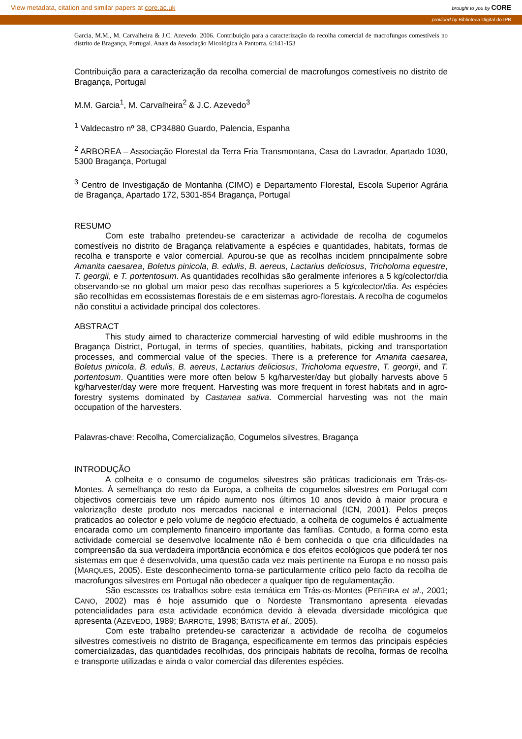View metadata, citation and similar papers at core.ac.uk brought to you by CORE
provided by Biblioteca Digital do IPB
Garcia, M.M., M. Carvalheira & J.C. Azevedo. 2006. Contribuição para a caracterização da recolha comercial de macrofungos comestíveis no distrito de Bragança, Portugal. Anais da Associação Micológica A Pantorra, 6:141-153
Contribuição para a caracterização da recolha comercial de macrofungos comestíveis no distrito de Bragança, Portugal
M.M. Garcia<sup>1</sup>, M. Carvalheira<sup>2</sup> & J.C. Azevedo<sup>3</sup>
<sup>1</sup> Valdecastro nº 38, CP34880 Guardo, Palencia, Espanha
<sup>2</sup> ARBOREA – Associação Florestal da Terra Fria Transmontana, Casa do Lavrador, Apartado 1030, 5300 Bragança, Portugal
<sup>3</sup> Centro de Investigação de Montanha (CIMO) e Departamento Florestal, Escola Superior Agrária de Bragança, Apartado 172, 5301-854 Bragança, Portugal
RESUMO
Com este trabalho pretendeu-se caracterizar a actividade de recolha de cogumelos comestíveis no distrito de Bragança relativamente a espécies e quantidades, habitats, formas de recolha e transporte e valor comercial. Apurou-se que as recolhas incidem principalmente sobre Amanita caesarea, Boletus pinicola, B. edulis, B. aereus, Lactarius deliciosus, Tricholoma equestre, T. georgii, e T. portentosum. As quantidades recolhidas são geralmente inferiores a 5 kg/colector/dia observando-se no global um maior peso das recolhas superiores a 5 kg/colector/dia. As espécies são recolhidas em ecossistemas florestais de e em sistemas agro-florestais. A recolha de cogumelos não constitui a actividade principal dos colectores.
ABSTRACT
This study aimed to characterize commercial harvesting of wild edible mushrooms in the Bragança District, Portugal, in terms of species, quantities, habitats, picking and transportation processes, and commercial value of the species. There is a preference for Amanita caesarea, Boletus pinicola, B. edulis, B. aereus, Lactarius deliciosus, Tricholoma equestre, T. georgii, and T. portentosum. Quantities were more often below 5 kg/harvester/day but globally harvests above 5 kg/harvester/day were more frequent. Harvesting was more frequent in forest habitats and in agro-forestry systems dominated by Castanea sativa. Commercial harvesting was not the main occupation of the harvesters.
Palavras-chave: Recolha, Comercialização, Cogumelos silvestres, Bragança
INTRODUÇÃO
A colheita e o consumo de cogumelos silvestres são práticas tradicionais em Trás-os-Montes. À semelhança do resto da Europa, a colheita de cogumelos silvestres em Portugal com objectivos comerciais teve um rápido aumento nos últimos 10 anos devido à maior procura e valorização deste produto nos mercados nacional e internacional (ICN, 2001). Pelos preços praticados ao colector e pelo volume de negócio efectuado, a colheita de cogumelos é actualmente encarada como um complemento financeiro importante das famílias. Contudo, a forma como esta actividade comercial se desenvolve localmente não é bem conhecida o que cria dificuldades na compreensão da sua verdadeira importância económica e dos efeitos ecológicos que poderá ter nos sistemas em que é desenvolvida, uma questão cada vez mais pertinente na Europa e no nosso país (MARQUES, 2005). Este desconhecimento torna-se particularmente crítico pelo facto da recolha de macrofungos silvestres em Portugal não obedecer a qualquer tipo de regulamentação.
São escassos os trabalhos sobre esta temática em Trás-os-Montes (PEREIRA et al., 2001; CANO, 2002) mas é hoje assumido que o Nordeste Transmontano apresenta elevadas potencialidades para esta actividade económica devido à elevada diversidade micológica que apresenta (AZEVEDO, 1989; BARROTE, 1998; BATISTA et al., 2005).
Com este trabalho pretendeu-se caracterizar a actividade de recolha de cogumelos silvestres comestíveis no distrito de Bragança, especificamente em termos das principais espécies comercializadas, das quantidades recolhidas, dos principais habitats de recolha, formas de recolha e transporte utilizadas e ainda o valor comercial das diferentes espécies.